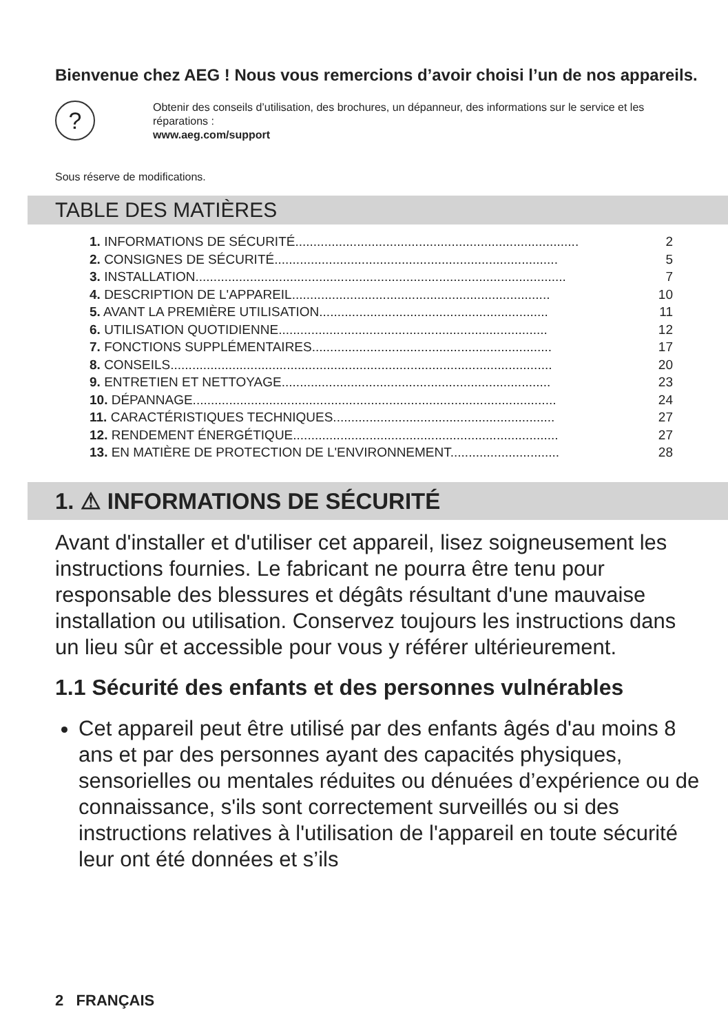Bienvenue chez AEG ! Nous vous remercions d’avoir choisi l’un de nos appareils.
?
Obtenir des conseils d’utilisation, des brochures, un dépanneur, des informations sur le service et les réparations :
www.aeg.com/support
Sous réserve de modifications.
TABLE DES MATIÈRES
1. INFORMATIONS DE SÉCURITÉ.............................................................................. 2
2. CONSIGNES DE SÉCURITÉ.............................................................................. 5
3. INSTALLATION...................................................................................................... 7
4. DESCRIPTION DE L'APPAREIL....................................................................... 10
5. AVANT LA PREMIÈRE UTILISATION............................................................... 11
6. UTILISATION QUOTIDIENNE.......................................................................... 12
7. FONCTIONS SUPPLÉMENTAIRES.................................................................. 17
8. CONSEILS......................................................................................................... 20
9. ENTRETIEN ET NETTOYAGE.......................................................................... 23
10. DÉPANNAGE.................................................................................................... 24
11. CARACTÉRISTIQUES TECHNIQUES............................................................. 27
12. RENDEMENT ÉNERGÉTIQUE......................................................................... 27
13. EN MATIÈRE DE PROTECTION DE L'ENVIRONNEMENT.............................. 28
1. ⚠ INFORMATIONS DE SÉCURITÉ
Avant d'installer et d'utiliser cet appareil, lisez soigneusement les instructions fournies. Le fabricant ne pourra être tenu pour responsable des blessures et dégâts résultant d'une mauvaise installation ou utilisation. Conservez toujours les instructions dans un lieu sûr et accessible pour vous y référer ultérieurement.
1.1 Sécurité des enfants et des personnes vulnérables
Cet appareil peut être utilisé par des enfants âgés d'au moins 8 ans et par des personnes ayant des capacités physiques, sensorielles ou mentales réduites ou dénuées d’expérience ou de connaissance, s'ils sont correctement surveillés ou si des instructions relatives à l'utilisation de l'appareil en toute sécurité leur ont été données et s’ils
2 FRANÇAIS